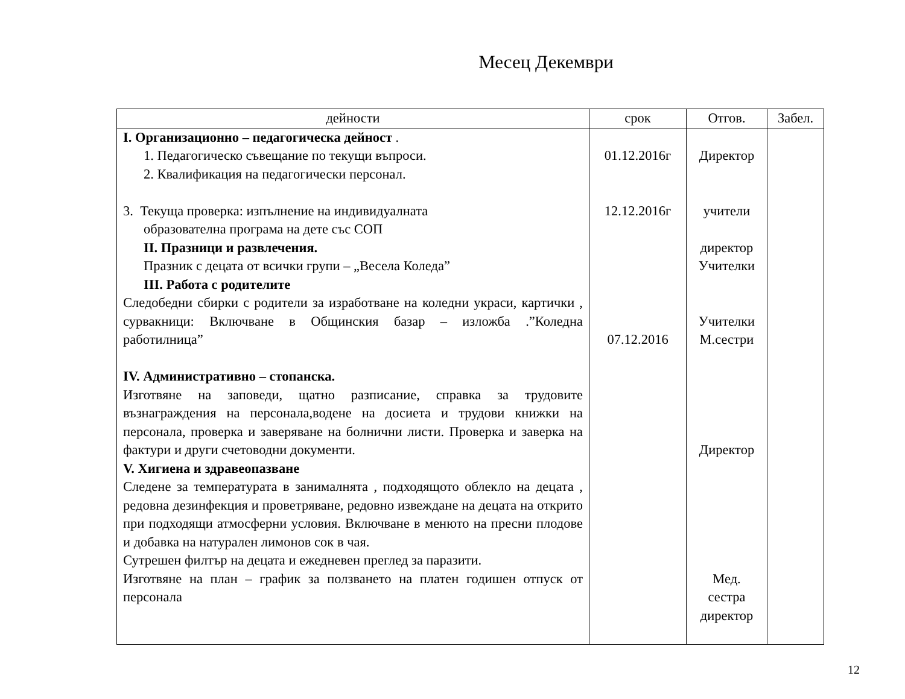Месец Декември
| дейности | срок | Отгов. | Забел. |
| --- | --- | --- | --- |
| I. Организационно – педагогическа дейност . 1. Педагогическо съвещание по текущи въпроси. 2. Квалификация на педагогически персонал. 3. Текуща проверка: изпълнение на индивидуалната образователна програма на дете със СОП II. Празници и развлечения. Празник с децата от всички групи – „Весела Коледа” III. Работа с родителите Следобедни сбирки с родители за изработване на коледни украси, картички , сурвакници: Включване в Общинския базар – изложба .”Коледна работилница” IV. Административно – стопанска. Изготвяне на заповеди, щатно разписание, справка за трудовите възнаграждения на персонала,водене на досиета и трудови книжки на персонала, проверка и заверяване на болнични листи. Проверка и заверка на фактури и други счетоводни документи. V. Хигиена и здравеопазване Следене за температурата в занималнята , подходящото облекло на децата , редовна дезинфекция и проветряване, редовно извеждане на децата на открито при подходящи атмосферни условия. Включване в менюто на пресни плодове и добавка на натурален лимонов сок в чая. Сутрешен филтър на децата и ежедневен преглед за паразити. Изготвяне на план – график за ползването на платен годишен отпуск от персонала | 01.12.2016г 12.12.2016г 07.12.2016 | Директор учители директор Учителки Учителки М.сестри Директор Мед. сестра директор | |
12